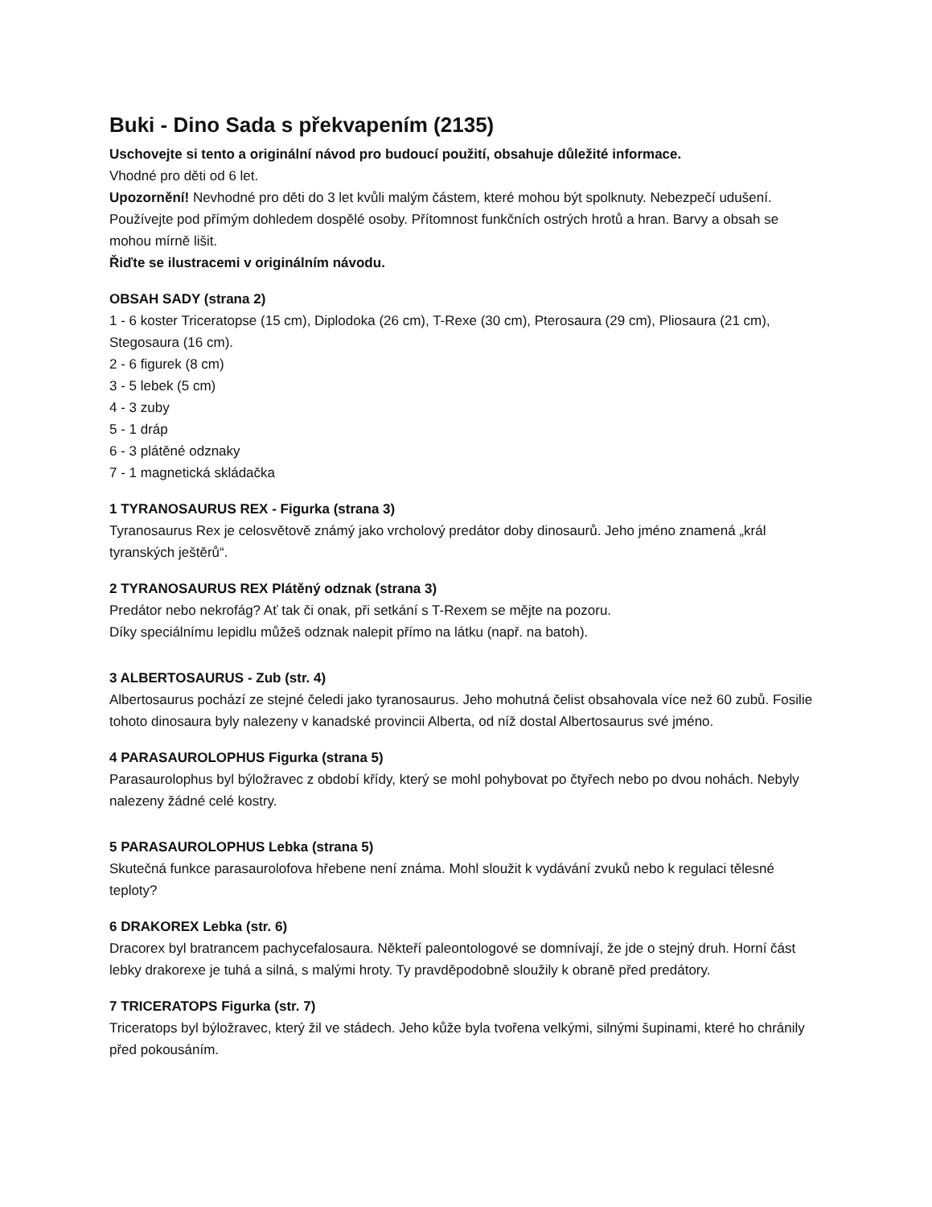Buki - Dino Sada s překvapením (2135)
Uschovejte si tento a originální návod pro budoucí použití, obsahuje důležité informace.
Vhodné pro děti od 6 let.
Upozornění! Nevhodné pro děti do 3 let kvůli malým částem, které mohou být spolknuty. Nebezpečí udušení. Používejte pod přímým dohledem dospělé osoby. Přítomnost funkčních ostrých hrotů a hran. Barvy a obsah se mohou mírně lišit.
Řiďte se ilustracemi v originálním návodu.
OBSAH SADY (strana 2)
1 - 6 koster Triceratopse (15 cm), Diplodoka (26 cm), T-Rexe (30 cm), Pterosaura (29 cm), Pliosaura (21 cm), Stegosaura (16 cm).
2 - 6 figurek (8 cm)
3 - 5 lebek (5 cm)
4 - 3 zuby
5 - 1 dráp
6 - 3 plátěné odznaky
7 - 1 magnetická skládačka
1 TYRANOSAURUS REX - Figurka (strana 3)
Tyranosaurus Rex je celosvětově známý jako vrcholový predátor doby dinosaurů. Jeho jméno znamená „král tyranských ještěrů“.
2 TYRANOSAURUS REX Plátěný odznak (strana 3)
Predátor nebo nekrofág? Ať tak či onak, při setkání s T-Rexem se mějte na pozoru.
Díky speciálnímu lepidlu můžeš odznak nalepit přímo na látku (např. na batoh).
3 ALBERTOSAURUS - Zub (str. 4)
Albertosaurus pochází ze stejné čeledi jako tyranosaurus. Jeho mohutná čelist obsahovala více než 60 zubů. Fosilie tohoto dinosaura byly nalezeny v kanadské provincii Alberta, od níž dostal Albertosaurus své jméno.
4 PARASAUROLOPHUS Figurka (strana 5)
Parasaurolophus byl býložravec z období křídy, který se mohl pohybovat po čtyřech nebo po dvou nohách. Nebyly nalezeny žádné celé kostry.
5 PARASAUROLOPHUS Lebka (strana 5)
Skutečná funkce parasaurolofova hřebene není známa. Mohl sloužit k vydávání zvuků nebo k regulaci tělesné teploty?
6 DRAKOREX Lebka (str. 6)
Dracorex byl bratrancem pachycefalosaura. Někteří paleontologové se domnívají, že jde o stejný druh. Horní část lebky drakorexe je tuhá a silná, s malými hroty. Ty pravděpodobně sloužily k obraně před predátory.
7 TRICERATOPS Figurka (str. 7)
Triceratops byl býložravec, který žil ve stádech. Jeho kůže byla tvořena velkými, silnými šupinami, které ho chránily před pokousáním.